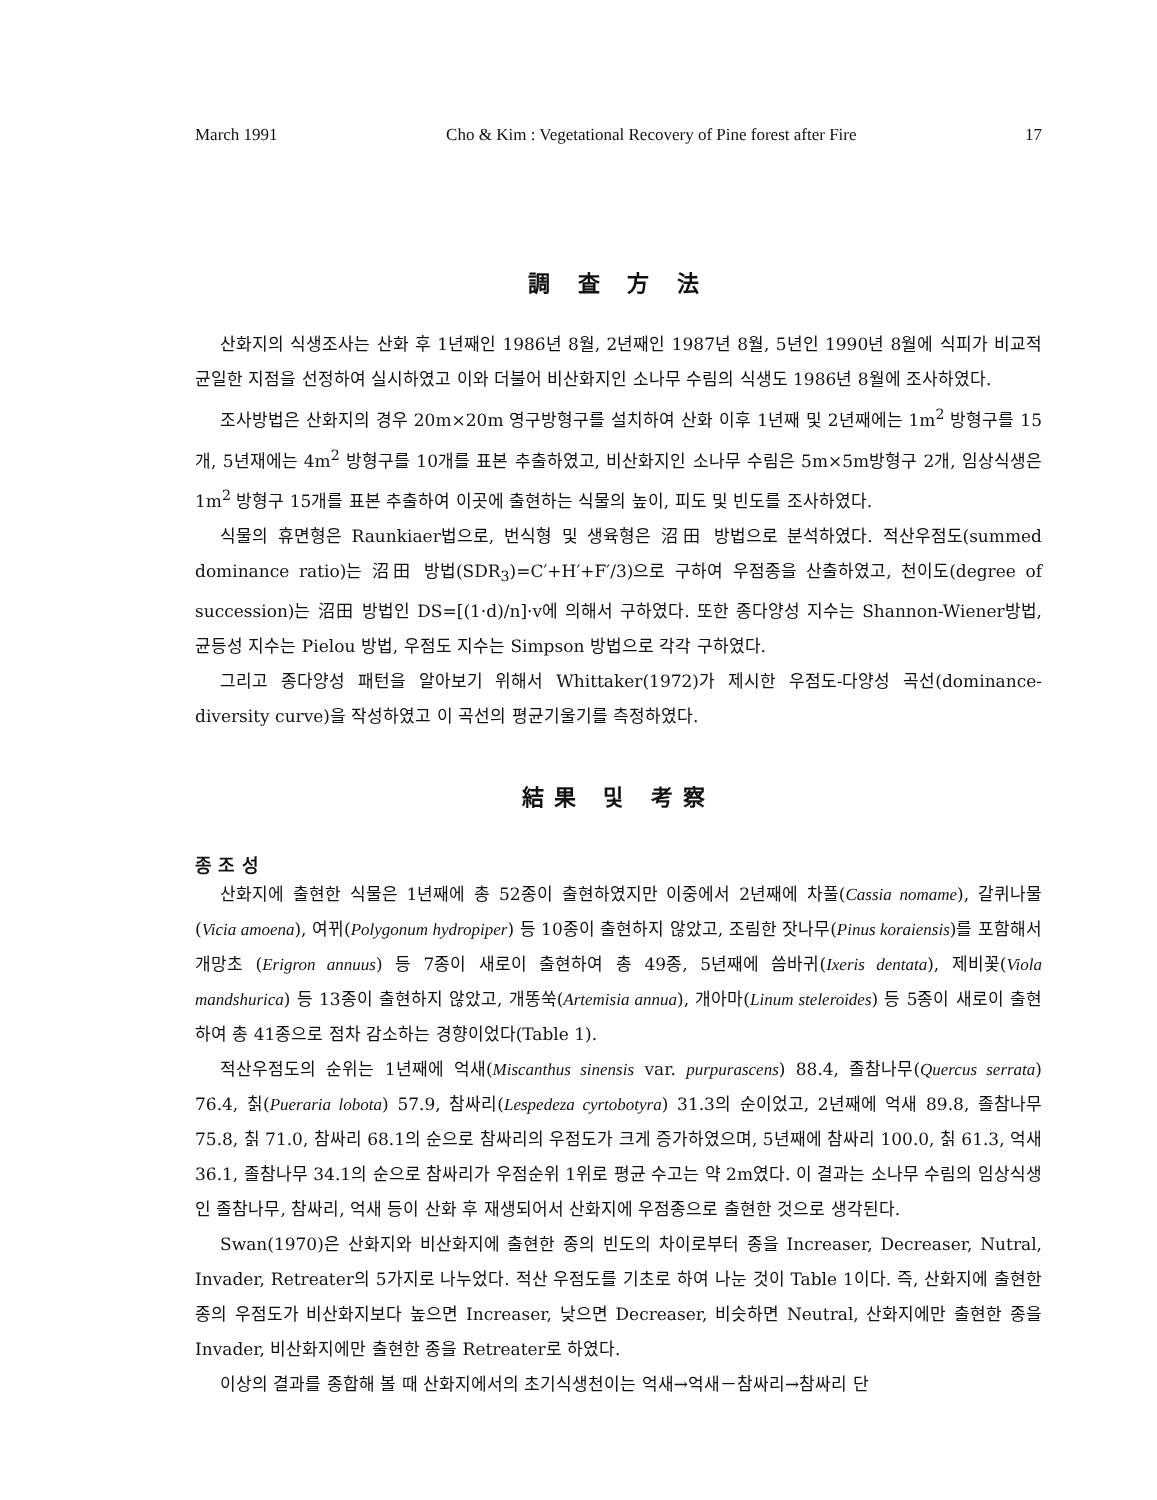March 1991 Cho & Kim : Vegetational Recovery of Pine forest after Fire 17
調 査 方 法
산화지의 식생조사는 산화 후 1년째인 1986년 8월, 2년째인 1987년 8월, 5년인 1990년 8월에 식피가 비교적 균일한 지점을 선정하여 실시하였고 이와 더불어 비산화지인 소나무 수림의 식생도 1986년 8월에 조사하였다.
조사방법은 산화지의 경우 20m×20m 영구방형구를 설치하여 산화 이후 1년째 및 2년째에는 1m<sup>2</sup> 방형구를 15개, 5년재에는 4m<sup>2</sup> 방형구를 10개를 표본 추출하였고, 비산화지인 소나무 수림은 5m×5m방형구 2개, 임상식생은 1m<sup>2</sup> 방형구 15개를 표본 추출하여 이곳에 출현하는 식물의 높이, 피도 및 빈도를 조사하였다.
식물의 휴면형은 Raunkiaer법으로, 번식형 및 생육형은 沼田 방법으로 분석하였다. 적산우점도(summed dominance ratio)는 沼田 방법(SDR<sub>3</sub>)=C′+H′+F′/3)으로 구하여 우점종을 산출하였고, 천이도(degree of succession)는 沼田 방법인 DS=[(1·d)/n]·v에 의해서 구하였다. 또한 종다양성 지수는 Shannon-Wiener방법, 균등성 지수는 Pielou 방법, 우점도 지수는 Simpson 방법으로 각각 구하였다.
그리고 종다양성 패턴을 알아보기 위해서 Whittaker(1972)가 제시한 우점도-다양성 곡선(dominance-diversity curve)을 작성하였고 이 곡선의 평균기울기를 측정하였다.
結果 및 考察
종 조 성
산화지에 출현한 식물은 1년째에 총 52종이 출현하였지만 이중에서 2년째에 차풀(Cassia nomame), 갈퀴나물(Vicia amoena), 여뀌(Polygonum hydropiper) 등 10종이 출현하지 않았고, 조림한 잣나무(Pinus koraiensis)를 포함해서 개망초 (Erigron annuus) 등 7종이 새로이 출현하여 총 49종, 5년째에 씀바귀(Ixeris dentata), 제비꽃(Viola mandshurica) 등 13종이 출현하지 않았고, 개똥쑥(Artemisia annua), 개아마(Linum steleroides) 등 5종이 새로이 출현하여 총 41종으로 점차 감소하는 경향이었다(Table 1).
적산우점도의 순위는 1년째에 억새(Miscanthus sinensis var. purpurascens) 88.4, 졸참나무(Quercus serrata) 76.4, 칡(Pueraria lobota) 57.9, 참싸리(Lespedeza cyrtobotyra) 31.3의 순이었고, 2년째에 억새 89.8, 졸참나무 75.8, 칡 71.0, 참싸리 68.1의 순으로 참싸리의 우점도가 크게 증가하였으며, 5년째에 참싸리 100.0, 칡 61.3, 억새 36.1, 졸참나무 34.1의 순으로 참싸리가 우점순위 1위로 평균 수고는 약 2m였다. 이 결과는 소나무 수림의 임상식생인 졸참나무, 참싸리, 억새 등이 산화 후 재생되어서 산화지에 우점종으로 출현한 것으로 생각된다.
Swan(1970)은 산화지와 비산화지에 출현한 종의 빈도의 차이로부터 종을 Increaser, Decreaser, Nutral, Invader, Retreater의 5가지로 나누었다. 적산 우점도를 기초로 하여 나눈 것이 Table 1이다. 즉, 산화지에 출현한 종의 우점도가 비산화지보다 높으면 Increaser, 낮으면 Decreaser, 비슷하면 Neutral, 산화지에만 출현한 종을 Invader, 비산화지에만 출현한 종을 Retreater로 하였다.
이상의 결과를 종합해 볼 때 산화지에서의 초기식생천이는 억새→억새－참싸리→참싸리 단